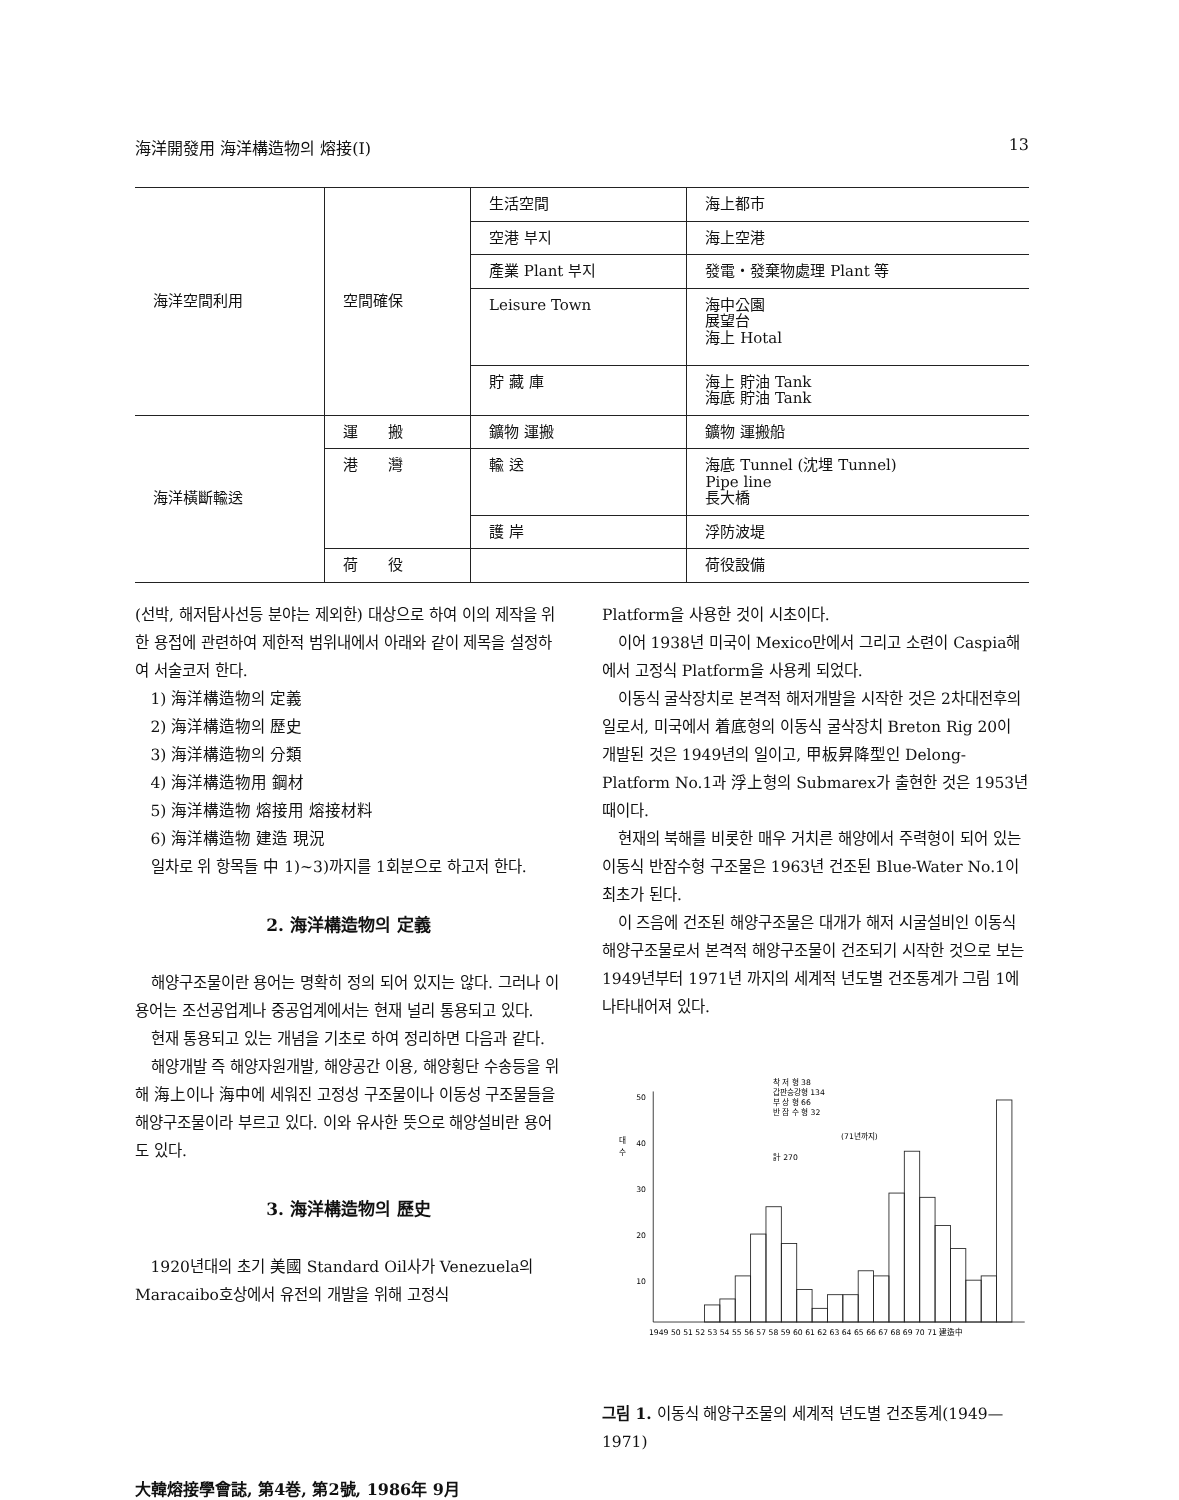海洋開發用 海洋構造物의 熔接(Ⅰ) 13
| 海洋空間利用 | 空間確保 | 生活空間 | 海上都市 |
| | | 空港 부지 | 海上空港 |
| | | 產業 Plant 부지 | 發電・發棄物處理 Plant 等 |
| | | Leisure Town | 海中公園 展望台 海上 Hotal |
| | | 貯 藏 庫 | 海上 貯油 Tank 海底 貯油 Tank |
| 海洋橫斷輸送 | 運 搬 | 鑛物 運搬 | 鑛物 運搬船 |
| | 港 灣 | 輸 送 | 海底 Tunnel (沈埋 Tunnel) Pipe line 長大橋 |
| | | 護 岸 | 浮防波堤 |
| | 荷 役 | | 荷役設備 |
(선박, 해저탐사선등 분야는 제외한) 대상으로 하여 이의 제작을 위한 용접에 관련하여 제한적 범위내에서 아래와 같이 제목을 설정하여 서술코저 한다.
1) 海洋構造物의 定義
2) 海洋構造物의 歷史
3) 海洋構造物의 分類
4) 海洋構造物用 鋼材
5) 海洋構造物 熔接用 熔接材料
6) 海洋構造物 建造 現況
일차로 위 항목들 中 1)~3)까지를 1회분으로 하고저 한다.
2. 海洋構造物의 定義
해양구조물이란 용어는 명확히 정의 되어 있지는 않다. 그러나 이 용어는 조선공업계나 중공업계에서는 현재 널리 통용되고 있다.
현재 통용되고 있는 개념을 기초로 하여 정리하면 다음과 같다.
해양개발 즉 해양자원개발, 해양공간 이용, 해양횡단 수송등을 위해 海上이나 海中에 세워진 고정성 구조물이나 이동성 구조물들을 해양구조물이라 부르고 있다. 이와 유사한 뜻으로 해양설비란 용어도 있다.
3. 海洋構造物의 歷史
1920년대의 초기 美國 Standard Oil사가 Venezuela의 Maracaibo호상에서 유전의 개발을 위해 고정식
Platform을 사용한 것이 시초이다.
이어 1938년 미국이 Mexico만에서 그리고 소련이 Caspia해에서 고정식 Platform을 사용케 되었다.
이동식 굴삭장치로 본격적 해저개발을 시작한 것은 2차대전후의 일로서, 미국에서 着底형의 이동식 굴삭장치 Breton Rig 20이 개발된 것은 1949년의 일이고, 甲板昇降型인 Delong-Platform No.1과 浮上형의 Submarex가 출현한 것은 1953년 때이다.
현재의 북해를 비롯한 매우 거치른 해양에서 주력형이 되어 있는 이동식 반잠수형 구조물은 1963년 건조된 Blue-Water No.1이 최초가 된다.
이 즈음에 건조된 해양구조물은 대개가 해저 시굴설비인 이동식 해양구조물로서 본격적 해양구조물이 건조되기 시작한 것으로 보는 1949년부터 1971년 까지의 세계적 년도별 건조통계가 그림 1에 나타내어져 있다.
착 저 형 38
갑판승강형 134
부 상 형 66
반 잠 수 형 32
대
수
50
40
30
20
10
(71년까지)
計 270
1949 50 51 52 53 54 55 56 57 58 59 60 61 62 63 64 65 66 67 68 69 70 71 建造中
그림 1. 이동식 해양구조물의 세계적 년도별 건조통계(1949—1971)
大韓熔接學會誌, 第4巻, 第2號, 1986年 9月